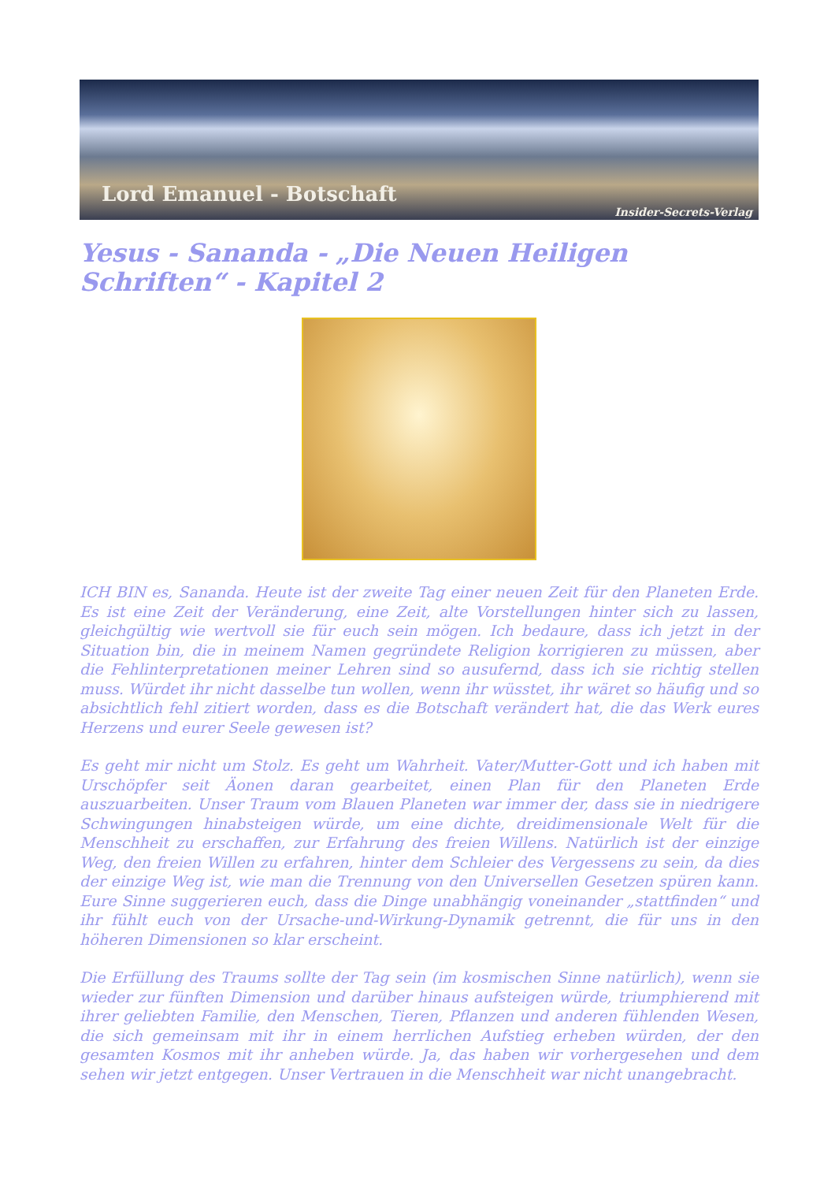Lord Emanuel - Botschaft Insider-Secrets-Verlag
Yesus - Sananda - „Die Neuen Heiligen Schriften“ - Kapitel 2
ICH BIN es, Sananda. Heute ist der zweite Tag einer neuen Zeit für den Planeten Erde. Es ist eine Zeit der Veränderung, eine Zeit, alte Vorstellungen hinter sich zu lassen, gleichgültig wie wertvoll sie für euch sein mögen. Ich bedaure, dass ich jetzt in der Situation bin, die in meinem Namen gegründete Religion korrigieren zu müssen, aber die Fehlinterpretationen meiner Lehren sind so ausufernd, dass ich sie richtig stellen muss. Würdet ihr nicht dasselbe tun wollen, wenn ihr wüsstet, ihr wäret so häufig und so absichtlich fehl zitiert worden, dass es die Botschaft verändert hat, die das Werk eures Herzens und eurer Seele gewesen ist?
Es geht mir nicht um Stolz. Es geht um Wahrheit. Vater/Mutter-Gott und ich haben mit Urschöpfer seit Äonen daran gearbeitet, einen Plan für den Planeten Erde auszuarbeiten. Unser Traum vom Blauen Planeten war immer der, dass sie in niedrigere Schwingungen hinabsteigen würde, um eine dichte, dreidimensionale Welt für die Menschheit zu erschaffen, zur Erfahrung des freien Willens. Natürlich ist der einzige Weg, den freien Willen zu erfahren, hinter dem Schleier des Vergessens zu sein, da dies der einzige Weg ist, wie man die Trennung von den Universellen Gesetzen spüren kann. Eure Sinne suggerieren euch, dass die Dinge unabhängig voneinander „stattfinden“ und ihr fühlt euch von der Ursache-und-Wirkung-Dynamik getrennt, die für uns in den höheren Dimensionen so klar erscheint.
Die Erfüllung des Traums sollte der Tag sein (im kosmischen Sinne natürlich), wenn sie wieder zur fünften Dimension und darüber hinaus aufsteigen würde, triumphierend mit ihrer geliebten Familie, den Menschen, Tieren, Pflanzen und anderen fühlenden Wesen, die sich gemeinsam mit ihr in einem herrlichen Aufstieg erheben würden, der den gesamten Kosmos mit ihr anheben würde. Ja, das haben wir vorhergesehen und dem sehen wir jetzt entgegen. Unser Vertrauen in die Menschheit war nicht unangebracht.